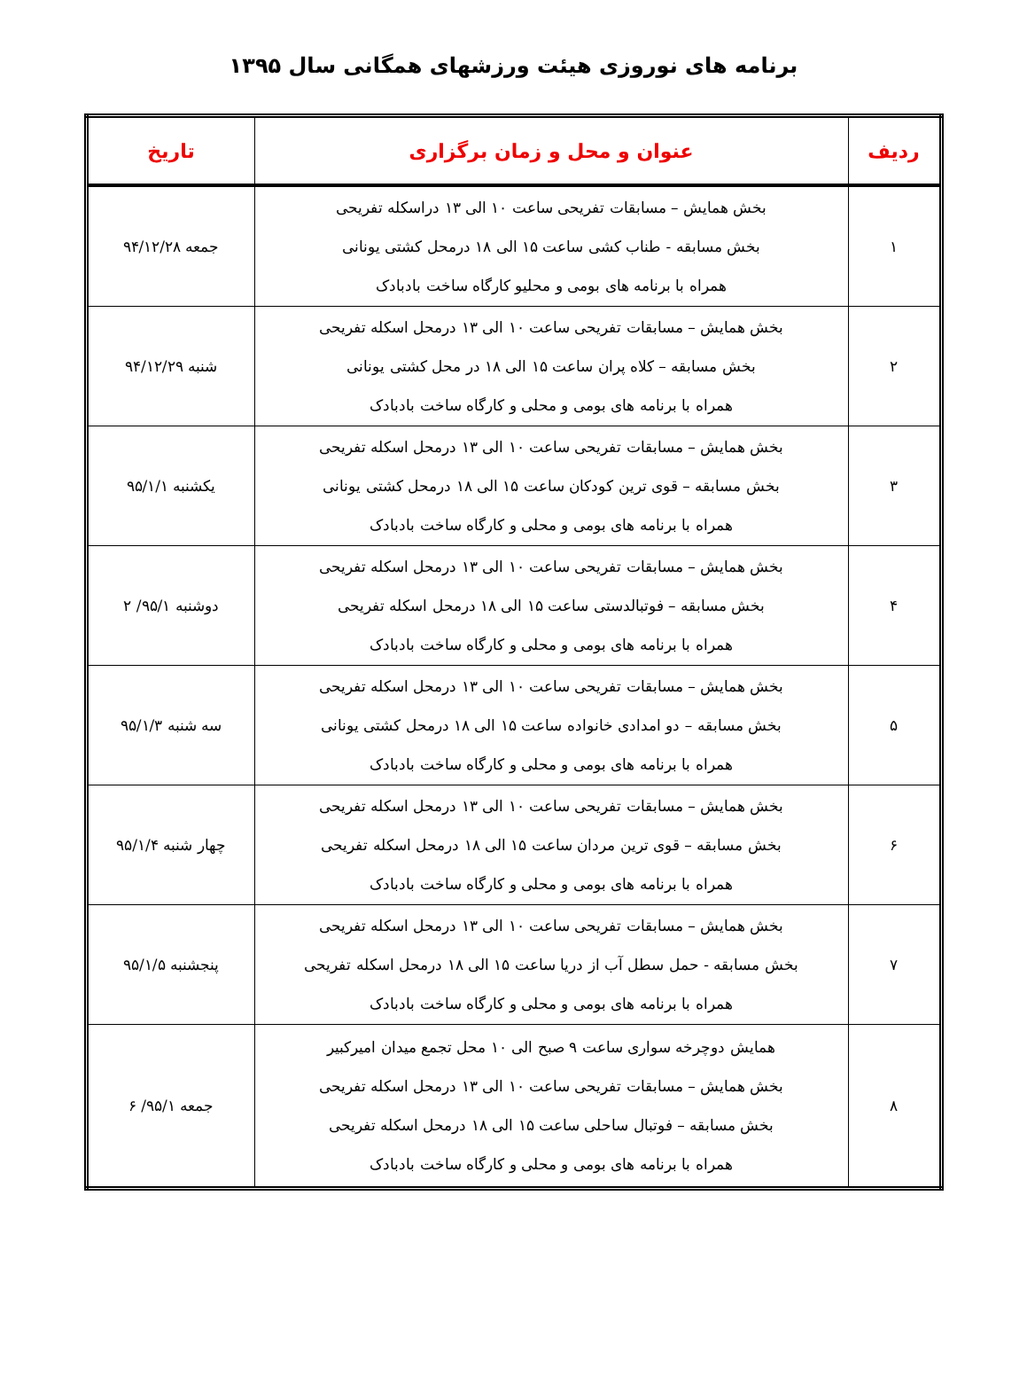برنامه های نوروزی هیئت ورزشهای همگانی سال ۱۳۹۵
| ردیف | عنوان و محل و زمان برگزاری | تاریخ |
| --- | --- | --- |
| ۱ | بخش همایش – مسابقات تفریحی ساعت ۱۰ الی ۱۳ دراسکله تفریحی بخش مسابقه - طناب کشی ساعت ۱۵ الی ۱۸ درمحل کشتی یونانی همراه با برنامه های بومی و محلیو کارگاه ساخت بادبادک | جمعه ۹۴/۱۲/۲۸ |
| ۲ | بخش همایش – مسابقات تفریحی ساعت ۱۰ الی ۱۳ درمحل اسکله تفریحی بخش مسابقه – کلاه پران ساعت ۱۵ الی ۱۸ در محل کشتی یونانی همراه با برنامه های بومی و محلی و کارگاه ساخت بادبادک | شنبه ۹۴/۱۲/۲۹ |
| ۳ | بخش همایش – مسابقات تفریحی ساعت ۱۰ الی ۱۳ درمحل اسکله تفریحی بخش مسابقه – قوی ترین کودکان ساعت ۱۵ الی ۱۸ درمحل کشتی یونانی همراه با برنامه های بومی و محلی و کارگاه ساخت بادبادک | یکشنبه ۹۵/۱/۱ |
| ۴ | بخش همایش – مسابقات تفریحی ساعت ۱۰ الی ۱۳ درمحل اسکله تفریحی بخش مسابقه – فوتبالدستی ساعت ۱۵ الی ۱۸ درمحل اسکله تفریحی همراه با برنامه های بومی و محلی و کارگاه ساخت بادبادک | دوشنبه ۹۵/۱/ ۲ |
| ۵ | بخش همایش – مسابقات تفریحی ساعت ۱۰ الی ۱۳ درمحل اسکله تفریحی بخش مسابقه – دو امدادی خانواده ساعت ۱۵ الی ۱۸ درمحل کشتی یونانی همراه با برنامه های بومی و محلی و کارگاه ساخت بادبادک | سه شنبه ۹۵/۱/۳ |
| ۶ | بخش همایش – مسابقات تفریحی ساعت ۱۰ الی ۱۳ درمحل اسکله تفریحی بخش مسابقه – قوی ترین مردان ساعت ۱۵ الی ۱۸ درمحل اسکله تفریحی همراه با برنامه های بومی و محلی و کارگاه ساخت بادبادک | چهار شنبه ۹۵/۱/۴ |
| ۷ | بخش همایش – مسابقات تفریحی ساعت ۱۰ الی ۱۳ درمحل اسکله تفریحی بخش مسابقه - حمل سطل آب از دریا ساعت ۱۵ الی ۱۸ درمحل اسکله تفریحی همراه با برنامه های بومی و محلی و کارگاه ساخت بادبادک | پنجشنبه ۹۵/۱/۵ |
| ۸ | همایش دوچرخه سواری ساعت ۹ صبح الی ۱۰ محل تجمع میدان امیرکبیر بخش همایش – مسابقات تفریحی ساعت ۱۰ الی ۱۳ درمحل اسکله تفریحی بخش مسابقه – فوتبال ساحلی ساعت ۱۵ الی ۱۸ درمحل اسکله تفریحی همراه با برنامه های بومی و محلی و کارگاه ساخت بادبادک | جمعه ۹۵/۱/ ۶ |